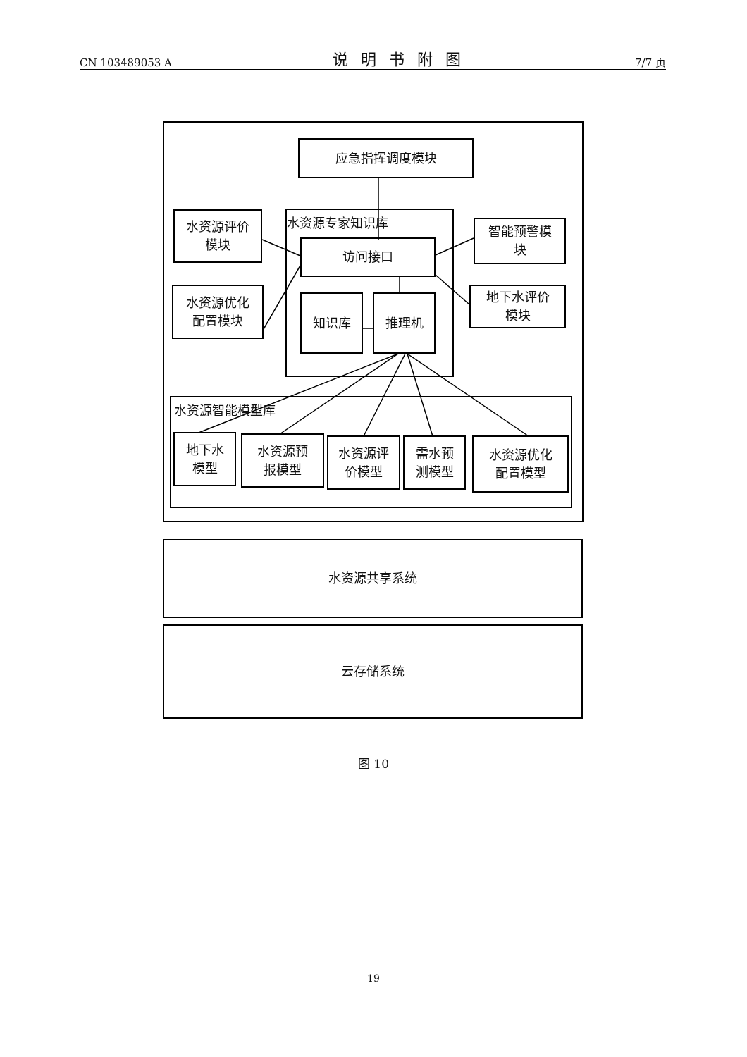CN 103489053 A 说明书附图 7/7 页
应急指挥调度模块
水资源专家知识库
水资源评价
模块
水资源优化
配置模块
访问接口
智能预警模
块
地下水评价
模块
知识库 推理机
水资源智能模型库
地下水
模型
水资源预
报模型
水资源评
价模型
需水预
测模型
水资源优化
配置模型
水资源共享系统
云存储系统
图 10
19